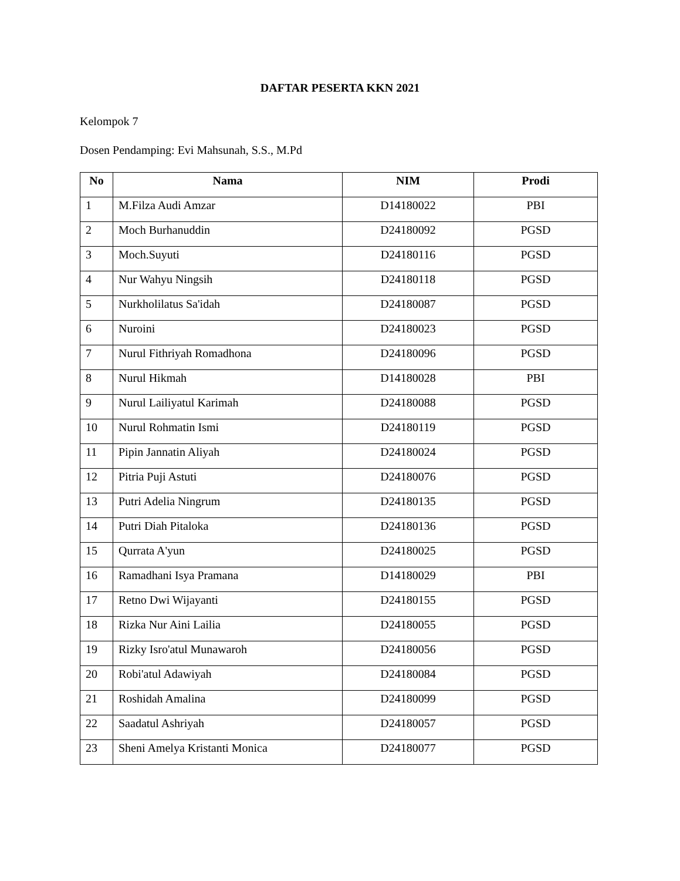DAFTAR PESERTA KKN 2021
Kelompok 7
Dosen Pendamping: Evi Mahsunah, S.S., M.Pd
| No | Nama | NIM | Prodi |
| --- | --- | --- | --- |
| 1 | M.Filza Audi Amzar | D14180022 | PBI |
| 2 | Moch Burhanuddin | D24180092 | PGSD |
| 3 | Moch.Suyuti | D24180116 | PGSD |
| 4 | Nur Wahyu Ningsih | D24180118 | PGSD |
| 5 | Nurkholilatus Sa'idah | D24180087 | PGSD |
| 6 | Nuroini | D24180023 | PGSD |
| 7 | Nurul Fithriyah Romadhona | D24180096 | PGSD |
| 8 | Nurul Hikmah | D14180028 | PBI |
| 9 | Nurul Lailiyatul Karimah | D24180088 | PGSD |
| 10 | Nurul Rohmatin Ismi | D24180119 | PGSD |
| 11 | Pipin Jannatin Aliyah | D24180024 | PGSD |
| 12 | Pitria Puji Astuti | D24180076 | PGSD |
| 13 | Putri Adelia Ningrum | D24180135 | PGSD |
| 14 | Putri Diah Pitaloka | D24180136 | PGSD |
| 15 | Qurrata A'yun | D24180025 | PGSD |
| 16 | Ramadhani Isya Pramana | D14180029 | PBI |
| 17 | Retno Dwi Wijayanti | D24180155 | PGSD |
| 18 | Rizka Nur Aini Lailia | D24180055 | PGSD |
| 19 | Rizky Isro'atul Munawaroh | D24180056 | PGSD |
| 20 | Robi'atul Adawiyah | D24180084 | PGSD |
| 21 | Roshidah Amalina | D24180099 | PGSD |
| 22 | Saadatul Ashriyah | D24180057 | PGSD |
| 23 | Sheni Amelya Kristanti Monica | D24180077 | PGSD |